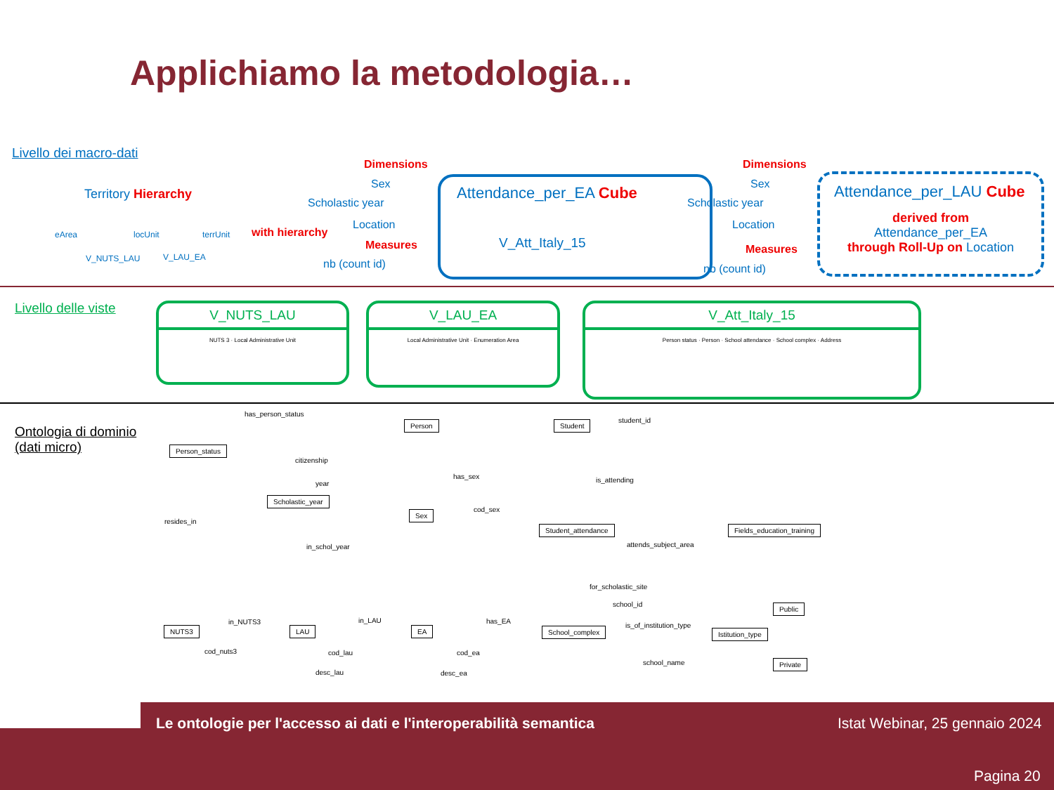Applichiamo la metodologia…
Livello dei macro-dati
Territory Hierarchy
eArea locUnit terrUnit
V_NUTS_LAU V_LAU_EA
with hierarchy
Dimensions
Sex
Scholastic year
Location
Measures
nb (count id)
Attendance_per_EA Cube
V_Att_Italy_15
Dimensions
Sex
Scholastic year
Location
Measures
nb (count id)
Attendance_per_LAU Cube
derived from
Attendance_per_EA
through Roll-Up on Location
Livello delle viste
V_NUTS_LAU
NUTS 3 · Local Administrative Unit
V_LAU_EA
Local Administrative Unit · Enumeration Area
V_Att_Italy_15
Person status · Person · School attendance · School complex · Address
Ontologia di dominio
(dati micro)
has_person_status
Person Student student_id
Person_status
citizenship
year
has_sex is_attending
Scholastic_year
Sex cod_sex
resides_in
Student_attendance Fields_education_training
in_schol_year attends_subject_area
for_scholastic_site
school_id Public
in_NUTS3 in_LAU has_EA
is_of_institution_type
NUTS3 LAU EA School_complex Istitution_type
cod_nuts3 cod_lau cod_ea
desc_lau desc_ea
school_name Private
Le ontologie per l'accesso ai dati e l'interoperabilità semantica Istat Webinar, 25 gennaio 2024
Pagina 20